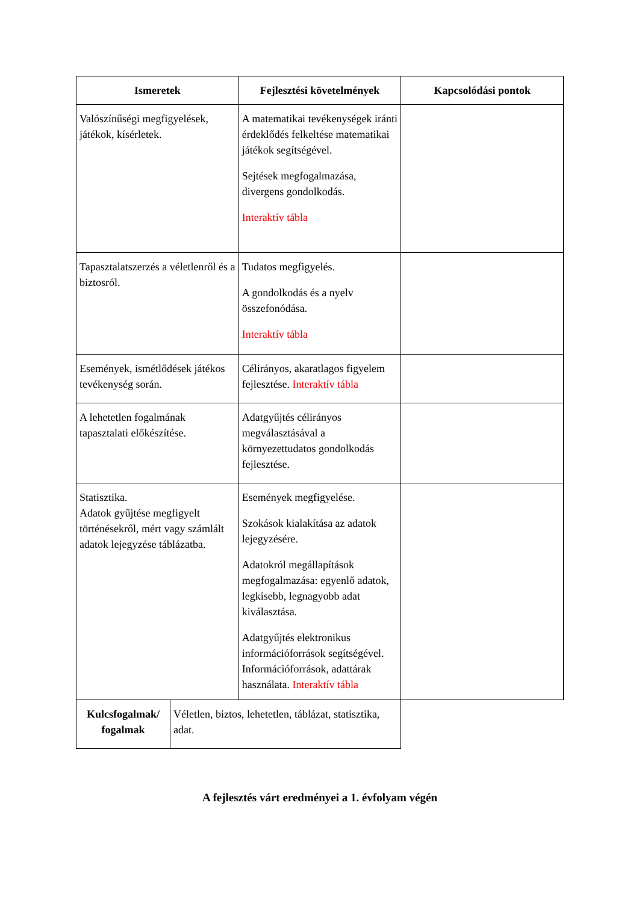| Ismeretek | Fejlesztési követelmények | Kapcsolódási pontok |
| --- | --- | --- |
| Valószínűségi megfigyelések, játékok, kísérletek. | A matematikai tevékenységek iránti érdeklődés felkeltése matematikai játékok segítségével. Sejtések megfogalmazása, divergens gondolkodás. Interaktív tábla | |
| Tapasztalatszerzés a véletlenről és a biztosról. | Tudatos megfigyelés. A gondolkodás és a nyelv összefonódása. Interaktív tábla | |
| Események, ismétlődések játékos tevékenység során. | Célirányos, akaratlagos figyelem fejlesztése. Interaktív tábla | |
| A lehetetlen fogalmának tapasztalati előkészítése. | Adatgyűjtés célirányos megválasztásával a környezettudatos gondolkodás fejlesztése. | |
| Statisztika. Adatok gyűjtése megfigyelt történésekről, mért vagy számlált adatok lejegyzése táblázatba. | Események megfigyelése. Szokások kialakítása az adatok lejegyzésére. Adatokról megállapítások megfogalmazása: egyenlő adatok, legkisebb, legnagyobb adat kiválasztása. Adatgyűjtés elektronikus információforrások segítségével. Információforrások, adattárak használata. Interaktív tábla | |
| Kulcsfogalmak/ fogalmak | Véletlen, biztos, lehetetlen, táblázat, statisztika, adat. |
A fejlesztés várt eredményei a 1. évfolyam végén